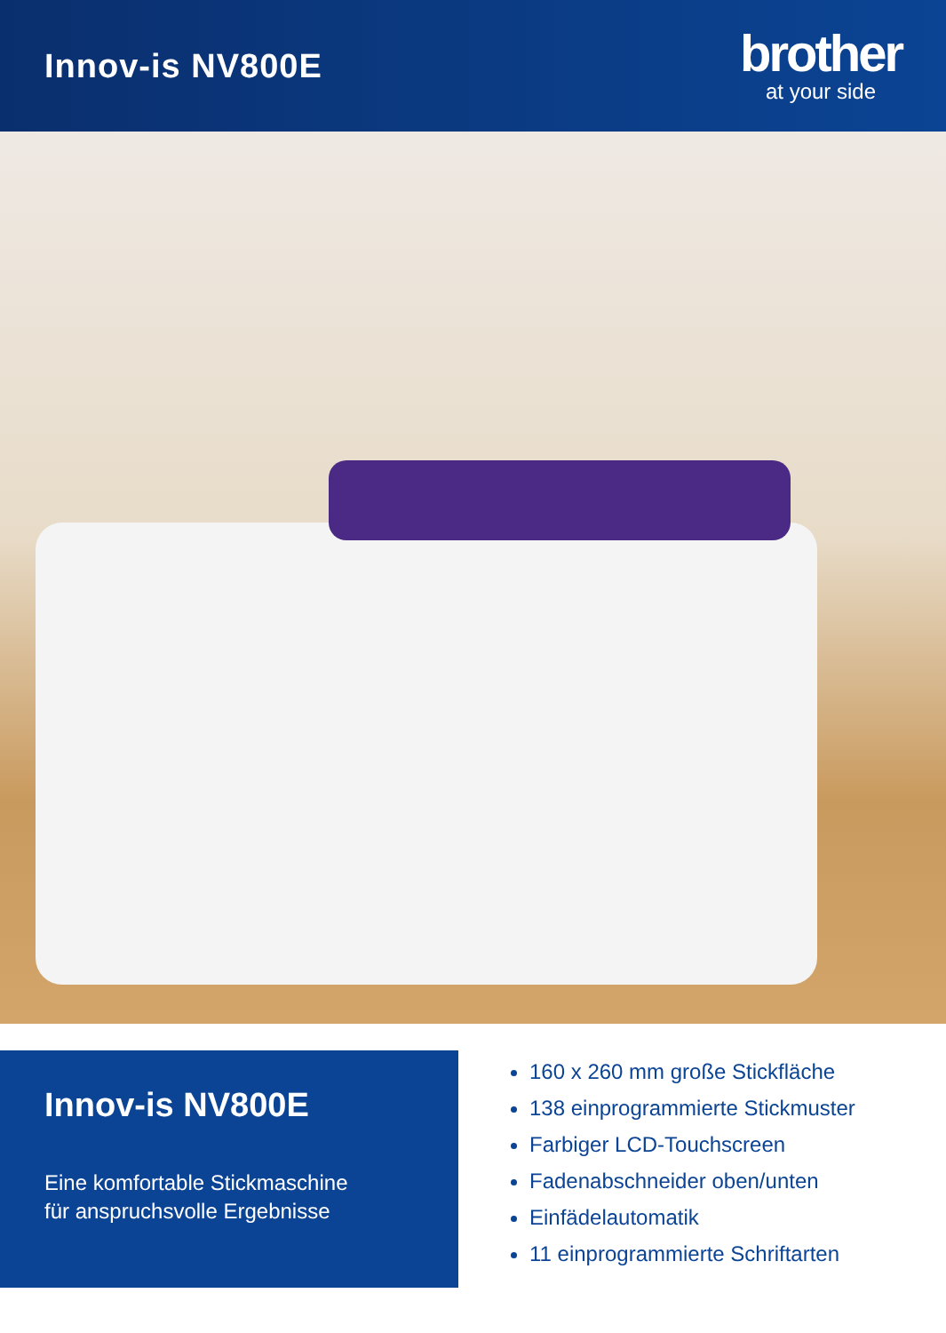Innov-is NV800E
brother
at your side
Innov-is NV800E
Eine komfortable Stickmaschine
für anspruchsvolle Ergebnisse
160 x 260 mm große Stickfläche
138 einprogrammierte Stickmuster
Farbiger LCD-Touchscreen
Fadenabschneider oben/unten
Einfädelautomatik
11 einprogrammierte Schriftarten